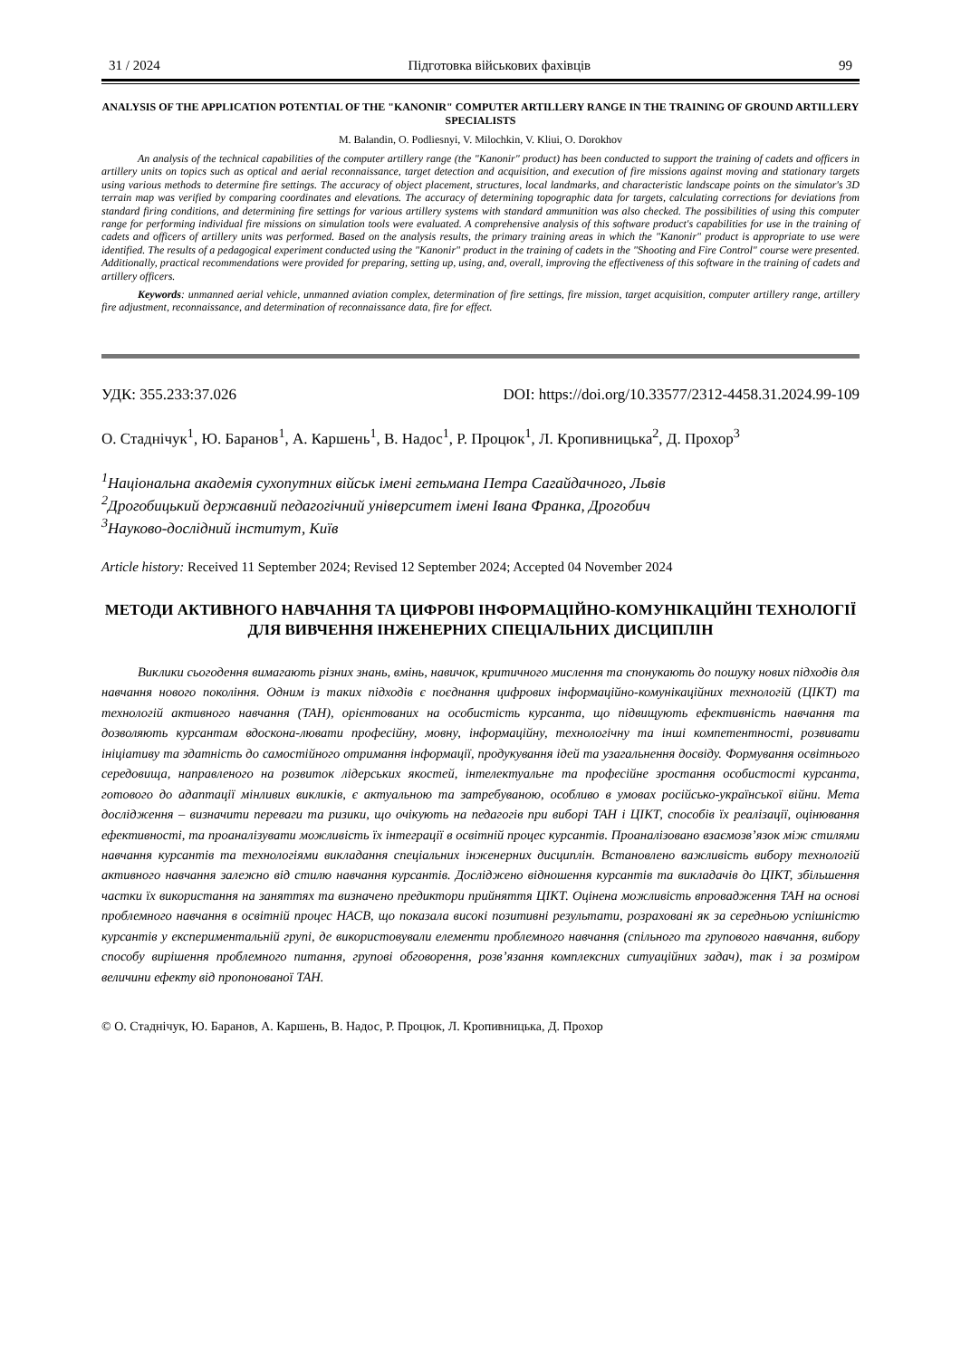31 / 2024 Підготовка військових фахівців 99
ANALYSIS OF THE APPLICATION POTENTIAL OF THE "KANONIR" COMPUTER ARTILLERY RANGE IN THE TRAINING OF GROUND ARTILLERY SPECIALISTS
M. Balandin, O. Podliesnyi, V. Milochkin, V. Kliui, O. Dorokhov
An analysis of the technical capabilities of the computer artillery range (the "Kanonir" product) has been conducted to support the training of cadets and officers in artillery units on topics such as optical and aerial reconnaissance, target detection and acquisition, and execution of fire missions against moving and stationary targets using various methods to determine fire settings. The accuracy of object placement, structures, local landmarks, and characteristic landscape points on the simulator's 3D terrain map was verified by comparing coordinates and elevations. The accuracy of determining topographic data for targets, calculating corrections for deviations from standard firing conditions, and determining fire settings for various artillery systems with standard ammunition was also checked. The possibilities of using this computer range for performing individual fire missions on simulation tools were evaluated. A comprehensive analysis of this software product's capabilities for use in the training of cadets and officers of artillery units was performed. Based on the analysis results, the primary training areas in which the "Kanonir" product is appropriate to use were identified. The results of a pedagogical experiment conducted using the "Kanonir" product in the training of cadets in the "Shooting and Fire Control" course were presented. Additionally, practical recommendations were provided for preparing, setting up, using, and, overall, improving the effectiveness of this software in the training of cadets and artillery officers.
Keywords: unmanned aerial vehicle, unmanned aviation complex, determination of fire settings, fire mission, target acquisition, computer artillery range, artillery fire adjustment, reconnaissance, and determination of reconnaissance data, fire for effect.
УДК: 355.233:37.026 DOI: https://doi.org/10.33577/2312-4458.31.2024.99-109
О. Стаднічук<sup>1</sup>, Ю. Баранов<sup>1</sup>, А. Каршень<sup>1</sup>, В. Надос<sup>1</sup>, Р. Процюк<sup>1</sup>, Л. Кропивницька<sup>2</sup>, Д. Прохор<sup>3</sup>
<sup>1</sup> Національна академія сухопутних військ імені гетьмана Петра Сагайдачного, Львів
<sup>2</sup> Дрогобицький державний педагогічний університет імені Івана Франка, Дрогобич
<sup>3</sup> Науково-дослідний інститут, Київ
Article history: Received 11 September 2024; Revised 12 September 2024; Accepted 04 November 2024
МЕТОДИ АКТИВНОГО НАВЧАННЯ ТА ЦИФРОВІ ІНФОРМАЦІЙНО-КОМУНІКАЦІЙНІ ТЕХНОЛОГІЇ ДЛЯ ВИВЧЕННЯ ІНЖЕНЕРНИХ СПЕЦІАЛЬНИХ ДИСЦИПЛІН
Виклики сьогодення вимагають різних знань, вмінь, навичок, критичного мислення та спонукають до пошуку нових підходів для навчання нового покоління. Одним із таких підходів є поєднання цифрових інформаційно-комунікаційних технологій (ЦІКТ) та технологій активного навчання (ТАН), орієнтованих на особистість курсанта, що підвищують ефективність навчання та дозволяють курсантам вдоскона-лювати професійну, мовну, інформаційну, технологічну та інші компетентності, розвивати ініціативу та здатність до самостійного отримання інформації, продукування ідей та узагальнення досвіду. Формування освітнього середовища, направленого на розвиток лідерських якостей, інтелектуальне та професійне зростання особистості курсанта, готового до адаптації мінливих викликів, є актуальною та затребуваною, особливо в умовах російсько-української війни. Мета дослідження – визначити переваги та ризики, що очікують на педагогів при виборі ТАН і ЦІКТ, способів їх реалізації, оцінювання ефективності, та проаналізувати можливість їх інтеграції в освітній процес курсантів. Проаналізовано взаємозв’язок між стилями навчання курсантів та технологіями викладання спеціальних інженерних дисциплін. Встановлено важливість вибору технологій активного навчання залежно від стилю навчання курсантів. Досліджено відношення курсантів та викладачів до ЦІКТ, збільшення частки їх використання на заняттях та визначено предиктори прийняття ЦІКТ. Оцінена можливість впровадження ТАН на основі проблемного навчання в освітній процес НАСВ, що показала високі позитивні результати, розраховані як за середньою успішністю курсантів у експериментальній групі, де використовували елементи проблемного навчання (спільного та групового навчання, вибору способу вирішення проблемного питання, групові обговорення, розв’язання комплексних ситуаційних задач), так і за розміром величини ефекту від пропонованої ТАН.
© О. Стаднічук, Ю. Баранов, А. Каршень, В. Надос, Р. Процюк, Л. Кропивницька, Д. Прохор